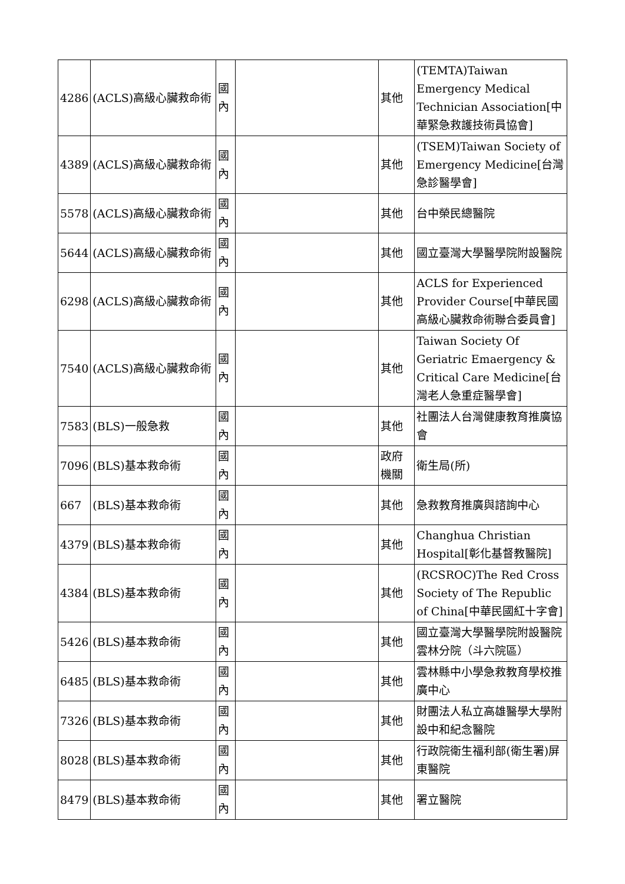| 4286 | (ACLS)高級心臟救命術 | 國內 | | 其他 | (TEMTA)Taiwan Emergency Medical Technician Association[中華緊急救護技術員協會] |
| 4389 | (ACLS)高級心臟救命術 | 國內 | | 其他 | (TSEM)Taiwan Society of Emergency Medicine[台灣急診醫學會] |
| 5578 | (ACLS)高級心臟救命術 | 國內 | | 其他 | 台中榮民總醫院 |
| 5644 | (ACLS)高級心臟救命術 | 國內 | | 其他 | 國立臺灣大學醫學院附設醫院 |
| 6298 | (ACLS)高級心臟救命術 | 國內 | | 其他 | ACLS for Experienced Provider Course[中華民國高級心臟救命術聯合委員會] |
| 7540 | (ACLS)高級心臟救命術 | 國內 | | 其他 | Taiwan Society Of Geriatric Emaergency & Critical Care Medicine[台灣老人急重症醫學會] |
| 7583 | (BLS)一般急救 | 國內 | | 其他 | 社團法人台灣健康教育推廣協會 |
| 7096 | (BLS)基本救命術 | 國內 | | 政府機關 | 衛生局(所) |
| 667 | (BLS)基本救命術 | 國內 | | 其他 | 急救教育推廣與諮詢中心 |
| 4379 | (BLS)基本救命術 | 國內 | | 其他 | Changhua Christian Hospital[彰化基督教醫院] |
| 4384 | (BLS)基本救命術 | 國內 | | 其他 | (RCSROC)The Red Cross Society of The Republic of China[中華民國紅十字會] |
| 5426 | (BLS)基本救命術 | 國內 | | 其他 | 國立臺灣大學醫學院附設醫院雲林分院（斗六院區） |
| 6485 | (BLS)基本救命術 | 國內 | | 其他 | 雲林縣中小學急救教育學校推廣中心 |
| 7326 | (BLS)基本救命術 | 國內 | | 其他 | 財團法人私立高雄醫學大學附設中和紀念醫院 |
| 8028 | (BLS)基本救命術 | 國內 | | 其他 | 行政院衛生福利部(衛生署)屏東醫院 |
| 8479 | (BLS)基本救命術 | 國內 | | 其他 | 署立醫院 |